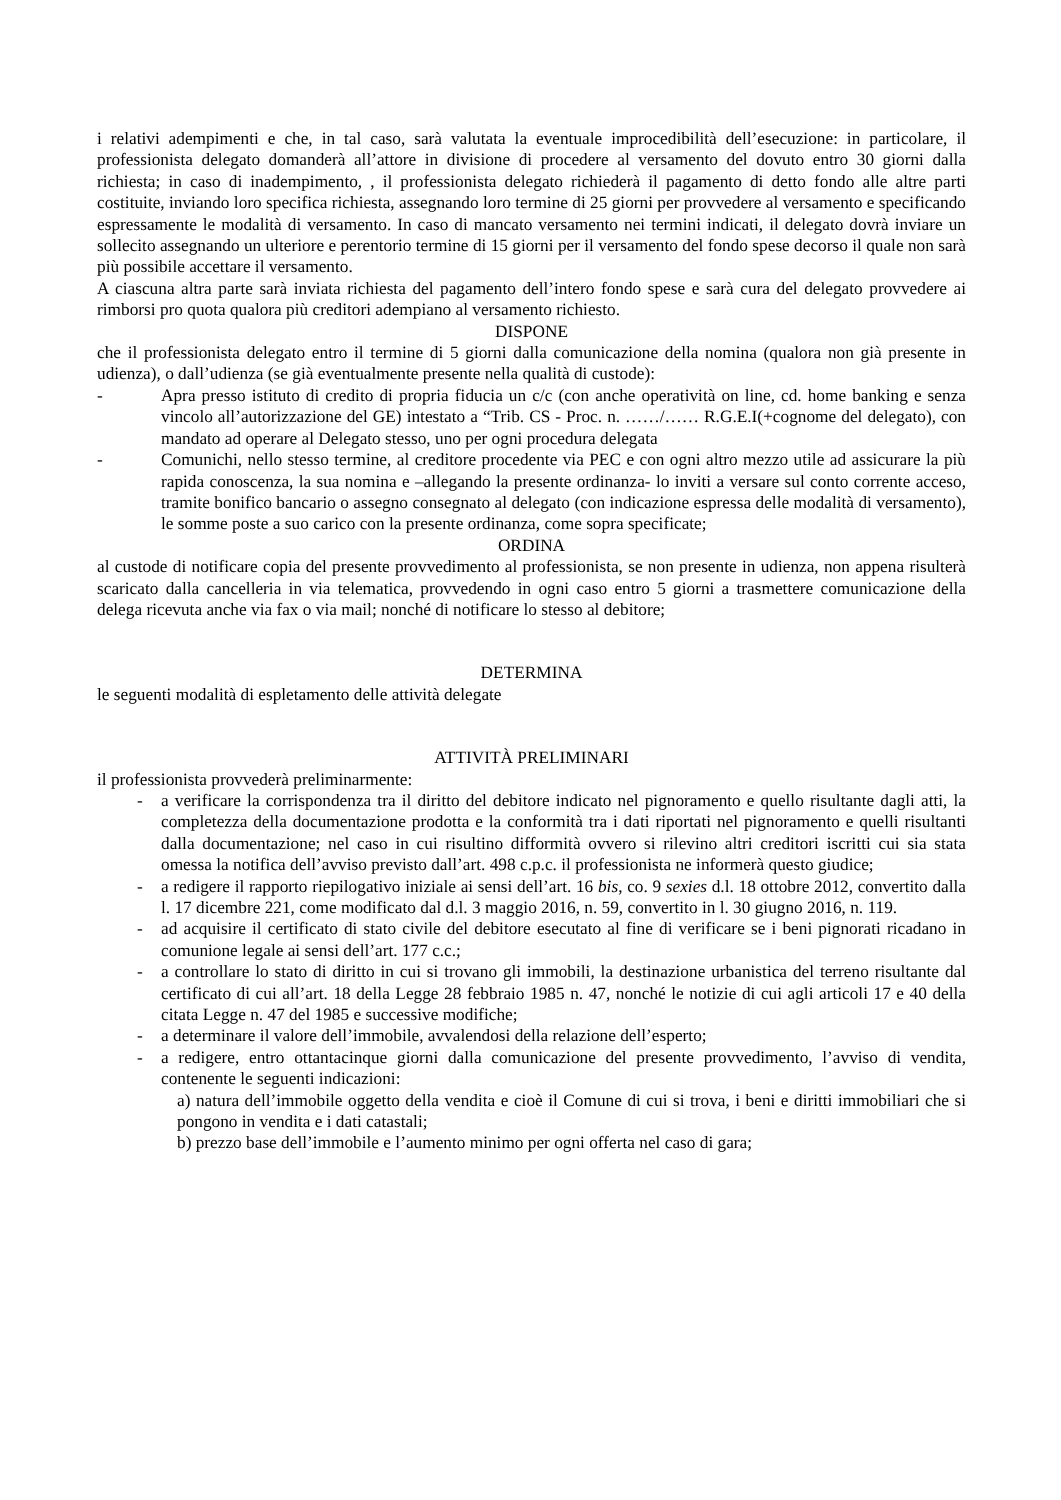i relativi adempimenti e che, in tal caso, sarà valutata la eventuale improcedibilità dell’esecuzione: in particolare, il professionista delegato domanderà all’attore in divisione di procedere al versamento del dovuto entro 30 giorni dalla richiesta; in caso di inadempimento, , il professionista delegato richiederà il pagamento di detto fondo alle altre parti costituite, inviando loro specifica richiesta, assegnando loro termine di 25 giorni per provvedere al versamento e specificando espressamente le modalità di versamento. In caso di mancato versamento nei termini indicati, il delegato dovrà inviare un sollecito assegnando un ulteriore e perentorio termine di 15 giorni per il versamento del fondo spese decorso il quale non sarà più possibile accettare il versamento.
A ciascuna altra parte sarà inviata richiesta del pagamento dell’intero fondo spese e sarà cura del delegato provvedere ai rimborsi pro quota qualora più creditori adempiano al versamento richiesto.
DISPONE
che il professionista delegato entro il termine di 5 giorni dalla comunicazione della nomina (qualora non già presente in udienza), o dall’udienza (se già eventualmente presente nella qualità di custode):
- Apra presso istituto di credito di propria fiducia un c/c (con anche operatività on line, cd. home banking e senza vincolo all’autorizzazione del GE) intestato a “Trib. CS - Proc. n. ……/…… R.G.E.I(+cognome del delegato), con mandato ad operare al Delegato stesso, uno per ogni procedura delegata
- Comunichi, nello stesso termine, al creditore procedente via PEC e con ogni altro mezzo utile ad assicurare la più rapida conoscenza, la sua nomina e –allegando la presente ordinanza- lo inviti a versare sul conto corrente acceso, tramite bonifico bancario o assegno consegnato al delegato (con indicazione espressa delle modalità di versamento), le somme poste a suo carico con la presente ordinanza, come sopra specificate;
ORDINA
al custode di notificare copia del presente provvedimento al professionista, se non presente in udienza, non appena risulterà scaricato dalla cancelleria in via telematica, provvedendo in ogni caso entro 5 giorni a trasmettere comunicazione della delega ricevuta anche via fax o via mail; nonché di notificare lo stesso al debitore;
DETERMINA
le seguenti modalità di espletamento delle attività delegate
ATTIVITÀ PRELIMINARI
il professionista provvederà preliminarmente:
- a verificare la corrispondenza tra il diritto del debitore indicato nel pignoramento e quello risultante dagli atti, la completezza della documentazione prodotta e la conformità tra i dati riportati nel pignoramento e quelli risultanti dalla documentazione; nel caso in cui risultino difformità ovvero si rilevino altri creditori iscritti cui sia stata omessa la notifica dell’avviso previsto dall’art. 498 c.p.c. il professionista ne informerà questo giudice;
- a redigere il rapporto riepilogativo iniziale ai sensi dell’art. 16 bis, co. 9 sexies d.l. 18 ottobre 2012, convertito dalla l. 17 dicembre 221, come modificato dal d.l. 3 maggio 2016, n. 59, convertito in l. 30 giugno 2016, n. 119.
- ad acquisire il certificato di stato civile del debitore esecutato al fine di verificare se i beni pignorati ricadano in comunione legale ai sensi dell’art. 177 c.c.;
- a controllare lo stato di diritto in cui si trovano gli immobili, la destinazione urbanistica del terreno risultante dal certificato di cui all’art. 18 della Legge 28 febbraio 1985 n. 47, nonché le notizie di cui agli articoli 17 e 40 della citata Legge n. 47 del 1985 e successive modifiche;
- a determinare il valore dell’immobile, avvalendosi della relazione dell’esperto;
- a redigere, entro ottantacinque giorni dalla comunicazione del presente provvedimento, l’avviso di vendita, contenente le seguenti indicazioni:
a) natura dell’immobile oggetto della vendita e cioè il Comune di cui si trova, i beni e diritti immobiliari che si pongono in vendita e i dati catastali;
b) prezzo base dell’immobile e l’aumento minimo per ogni offerta nel caso di gara;